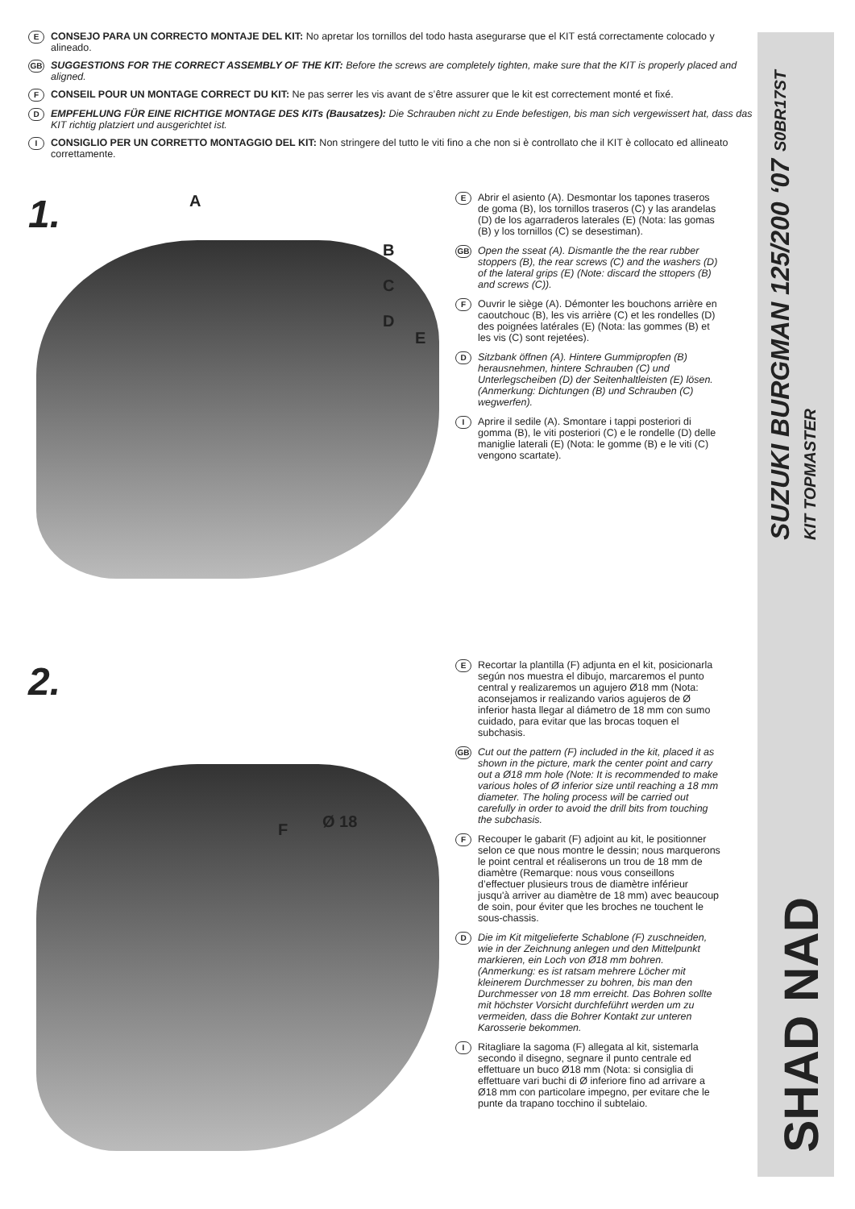E
CONSEJO PARA UN CORRECTO MONTAJE DEL KIT: No apretar los tornillos del todo hasta asegurarse que el KIT está correctamente colocado y alineado.
GB
SUGGESTIONS FOR THE CORRECT ASSEMBLY OF THE KIT: Before the screws are completely tighten, make sure that the KIT is properly placed and aligned.
F
CONSEIL POUR UN MONTAGE CORRECT DU KIT: Ne pas serrer les vis avant de s’être assurer que le kit est correctement monté et fixé.
D
EMPFEHLUNG FÜR EINE RICHTIGE MONTAGE DES KITs (Bausatzes): Die Schrauben nicht zu Ende befestigen, bis man sich vergewissert hat, dass das KIT richtig platziert und ausgerichtet ist.
I
CONSIGLIO PER UN CORRETTO MONTAGGIO DEL KIT: Non stringere del tutto le viti fino a che non si è controllato che il KIT è collocato ed allineato correttamente.
1.
A
B
C
D
E
E
Abrir el asiento (A). Desmontar los tapones traseros de goma (B), los tornillos traseros (C) y las arandelas (D) de los agarraderos laterales (E) (Nota: las gomas (B) y los tornillos (C) se desestiman).
GB
Open the sseat (A). Dismantle the the rear rubber stoppers (B), the rear screws (C) and the washers (D) of the lateral grips (E) (Note: discard the sttopers (B) and screws (C)).
F
Ouvrir le siège (A). Démonter les bouchons arrière en caoutchouc (B), les vis arrière (C) et les rondelles (D) des poignées latérales (E) (Nota: las gommes (B) et les vis (C) sont rejetées).
D
Sitzbank öffnen (A). Hintere Gummipropfen (B) herausnehmen, hintere Schrauben (C) und Unterlegscheiben (D) der Seitenhaltleisten (E) lösen. (Anmerkung: Dichtungen (B) und Schrauben (C) wegwerfen).
I
Aprire il sedile (A). Smontare i tappi posteriori di gomma (B), le viti posteriori (C) e le rondelle (D) delle maniglie laterali (E) (Nota: le gomme (B) e le viti (C) vengono scartate).
2.
F Ø 18
E
Recortar la plantilla (F) adjunta en el kit, posicionarla según nos muestra el dibujo, marcaremos el punto central y realizaremos un agujero Ø18 mm (Nota: aconsejamos ir realizando varios agujeros de Ø inferior hasta llegar al diámetro de 18 mm con sumo cuidado, para evitar que las brocas toquen el subchasis.
GB
Cut out the pattern (F) included in the kit, placed it as shown in the picture, mark the center point and carry out a Ø18 mm hole (Note: It is recommended to make various holes of Ø inferior size until reaching a 18 mm diameter. The holing process will be carried out carefully in order to avoid the drill bits from touching the subchasis.
F
Recouper le gabarit (F) adjoint au kit, le positionner selon ce que nous montre le dessin; nous marquerons le point central et réaliserons un trou de 18 mm de diamètre (Remarque: nous vous conseillons d’effectuer plusieurs trous de diamètre inférieur jusqu'à arriver au diamètre de 18 mm) avec beaucoup de soin, pour éviter que les broches ne touchent le sous-chassis.
D
Die im Kit mitgelieferte Schablone (F) zuschneiden, wie in der Zeichnung anlegen und den Mittelpunkt markieren, ein Loch von Ø18 mm bohren.(Anmerkung: es ist ratsam mehrere Löcher mit kleinerem Durchmesser zu bohren, bis man den Durchmesser von 18 mm erreicht. Das Bohren sollte mit höchster Vorsicht durchfeführt werden um zu vermeiden, dass die Bohrer Kontakt zur unteren Karosserie bekommen.
I
Ritagliare la sagoma (F) allegata al kit, sistemarla secondo il disegno, segnare il punto centrale ed effettuare un buco Ø18 mm (Nota: si consiglia di effettuare vari buchi di Ø inferiore fino ad arrivare a Ø18 mm con particolare impegno, per evitare che le punte da trapano tocchino il subtelaio.
SUZUKI BURGMAN 125/200 ‘07 S0BR17ST
KIT TOPMASTER
SHAD NAD